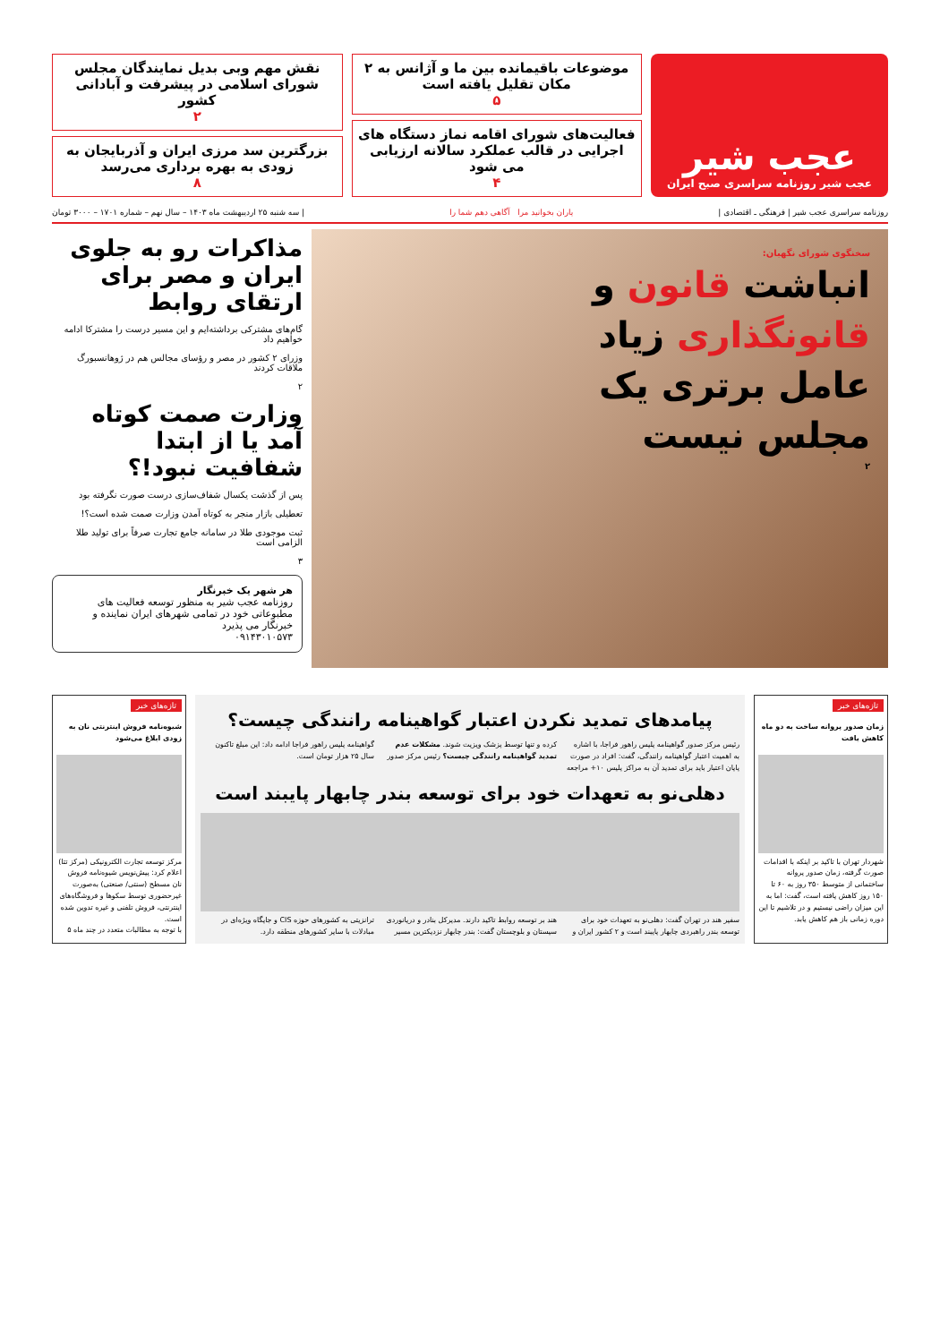عجب شیر
عجب شیر روزنامه سراسری صبح ایران
موضوعات باقیمانده بین ما و آژانس به ۲ مکان تقلیل یافته است
۵
فعالیت‌های شورای اقامه نماز دستگاه های اجرایی در قالب عملکرد سالانه ارزیابی می شود
۴
نقش مهم وبی بدیل نمایندگان مجلس شورای اسلامی در پیشرفت و آبادانی کشور
۲
بزرگترین سد مرزی ایران و آذربایجان به زودی به بهره برداری می‌رسد
۸
روزنامه سراسری عجب شیر | فرهنگی ـ اقتصادی | یاران بخوانید مرا آگاهی دهم شما را | سه شنبه ۲۵ اردیبهشت ماه ۱۴۰۳ – سال نهم – شماره ۱۷۰۱ – ۳۰۰۰ تومان
سخنگوی شورای نگهبان:
انباشت قانون و
قانونگذاری زیاد
عامل برتری یک
مجلس نیست
۲
مذاکرات رو به جلوی ایران و مصر برای ارتقای روابط
گام‌های مشترکی برداشته‌ایم و این مسیر درست را مشترکا ادامه خواهیم داد
وزرای ۲ کشور در مصر و رؤسای مجالس هم در ژوهانسبورگ ملاقات کردند
۲
وزارت صمت کوتاه آمد یا از ابتدا شفافیت نبود!؟
پس از گذشت یکسال شفاف‌سازی درست صورت نگرفته بود
تعطیلی بازار منجر به کوتاه آمدن وزارت صمت شده است؟!
ثبت موجودی طلا در سامانه جامع تجارت صرفاً برای تولید طلا الزامی است
۳
هر شهر یک خبرنگار
روزنامه عجب شیر به منظور توسعه فعالیت های مطبوعاتی خود در تمامی شهرهای ایران نماینده و خبرنگار می پذیرد
۰۹۱۴۳۰۱۰۵۷۳
تازه‌های خبر
زمان صدور پروانه ساخت به دو ماه کاهش یافت
شهردار تهران با تاکید بر اینکه با اقدامات صورت گرفته، زمان صدور پروانه ساختمانی از متوسط ۳۵۰ روز به ۶۰ تا ۱۵۰ روز کاهش یافته است، گفت: اما به این میزان راضی نیستیم و در تلاشیم تا این دوره زمانی باز هم کاهش یابد.
پیامدهای تمدید نکردن اعتبار گواهینامه رانندگی چیست؟
رئیس مرکز صدور گواهینامه پلیس راهور فراجا، با اشاره به اهمیت اعتبار گواهینامه رانندگی، گفت: افراد در صورت پایان اعتبار باید برای تمدید آن به مراکز پلیس ۱۰+ مراجعه کرده و تنها توسط پزشک ویزیت شوند. مشکلات عدم تمدید گواهینامه رانندگی چیست؟ رئیس مرکز صدور گواهینامه پلیس راهور فراجا ادامه داد: این مبلغ تاکنون سال ۲۵ هزار تومان است.
دهلی‌نو به تعهدات خود برای توسعه بندر چابهار پایبند است
سفیر هند در تهران گفت: دهلی‌نو به تعهدات خود برای توسعه بندر راهبردی چابهار پایبند است و ۲ کشور ایران و هند بر توسعه روابط تاکید دارند. مدیرکل بنادر و دریانوردی سیستان و بلوچستان گفت: بندر چابهار نزدیکترین مسیر ترانزیتی به کشورهای حوزه CIS و جایگاه ویژه‌ای در مبادلات با سایر کشورهای منطقه دارد.
تازه‌های خبر
شیوه‌نامه فروش اینترنتی نان به زودی ابلاغ می‌شود
مرکز توسعه تجارت الکترونیکی (مرکز تتا) اعلام کرد: پیش‌نویس شیوه‌نامه فروش نان مسطح (سنتی/ صنعتی) به‌صورت غیرحضوری توسط سکوها و فروشگاه‌های اینترنتی، فروش تلفنی و غیره تدوین شده است.
با توجه به مطالبات متعدد در چند ماه ۵